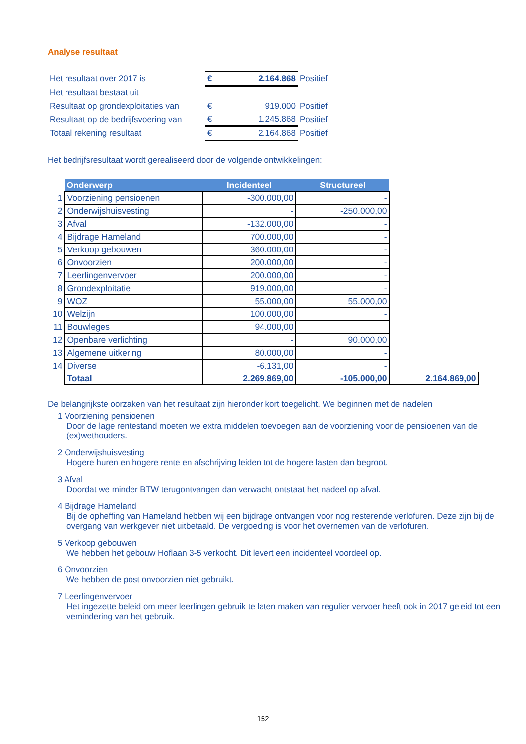Analyse resultaat
| Het resultaat over 2017 is | € | 2.164.868 | Positief |
| Het resultaat bestaat uit | | | |
| Resultaat op grondexploitaties van | € | 919.000 | Positief |
| Resultaat op de bedrijfsvoering van | € | 1.245.868 | Positief |
| Totaal rekening resultaat | € | 2.164.868 | Positief |
Het bedrijfsresultaat wordt gerealiseerd door de volgende ontwikkelingen:
| | Onderwerp | Incidenteel | Structureel | |
| 1 | Voorziening pensioenen | -300.000,00 | - | |
| 2 | Onderwijshuisvesting | - | -250.000,00 | |
| 3 | Afval | -132.000,00 | - | |
| 4 | Bijdrage Hameland | 700.000,00 | - | |
| 5 | Verkoop gebouwen | 360.000,00 | - | |
| 6 | Onvoorzien | 200.000,00 | - | |
| 7 | Leerlingenvervoer | 200.000,00 | - | |
| 8 | Grondexploitatie | 919.000,00 | - | |
| 9 | WOZ | 55.000,00 | 55.000,00 | |
| 10 | Welzijn | 100.000,00 | - | |
| 11 | Bouwleges | 94.000,00 | | |
| 12 | Openbare verlichting | - | 90.000,00 | |
| 13 | Algemene uitkering | 80.000,00 | - | |
| 14 | Diverse | -6.131,00 | - | |
| | Totaal | 2.269.869,00 | -105.000,00 | 2.164.869,00 |
De belangrijkste oorzaken van het resultaat zijn hieronder kort toegelicht. We beginnen met de nadelen
1 Voorziening pensioenen
Door de lage rentestand moeten we extra middelen toevoegen aan de voorziening voor de pensioenen van de (ex)wethouders.
2 Onderwijshuisvesting
Hogere huren en hogere rente en afschrijving leiden tot de hogere lasten dan begroot.
3 Afval
Doordat we minder BTW terugontvangen dan verwacht ontstaat het nadeel op afval.
4 Bijdrage Hameland
Bij de opheffing van Hameland hebben wij een bijdrage ontvangen voor nog resterende verlofuren. Deze zijn bij de overgang van werkgever niet uitbetaald. De vergoeding is voor het overnemen van de verlofuren.
5 Verkoop gebouwen
We hebben het gebouw Hoflaan 3-5 verkocht. Dit levert een incidenteel voordeel op.
6 Onvoorzien
We hebben de post onvoorzien niet gebruikt.
7 Leerlingenvervoer
Het ingezette beleid om meer leerlingen gebruik te laten maken van regulier vervoer heeft ook in 2017 geleid tot een vemindering van het gebruik.
152